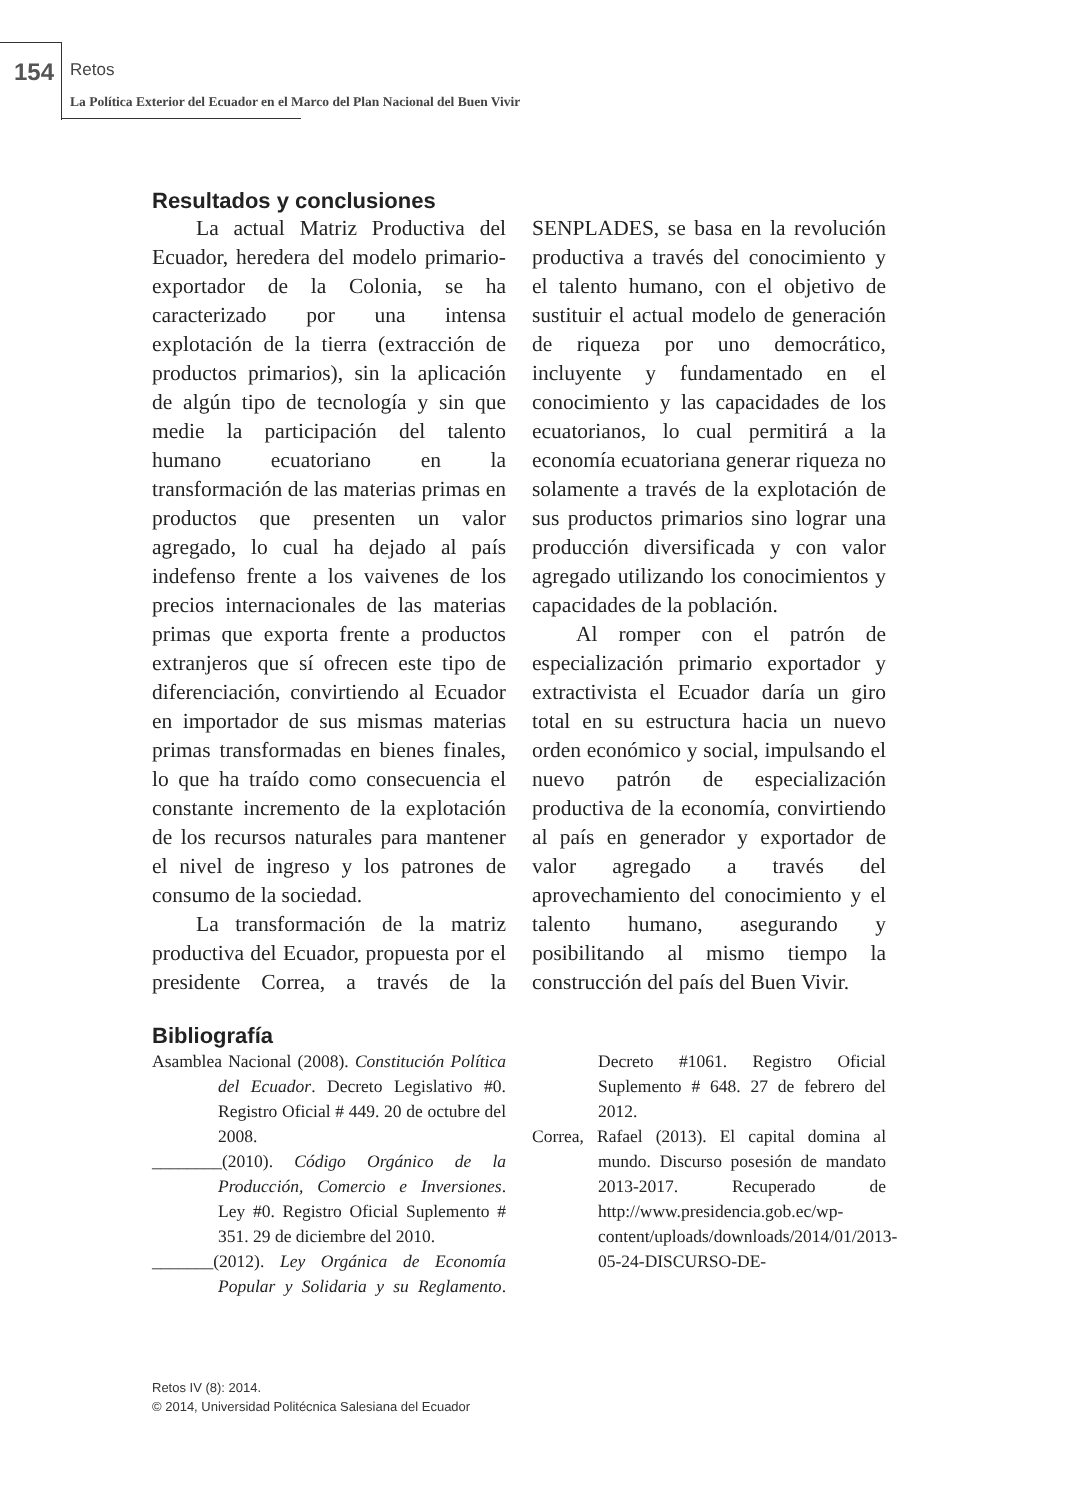154 Retos
La Política Exterior del Ecuador en el Marco del Plan Nacional del Buen Vivir
Resultados y conclusiones
La actual Matriz Productiva del Ecuador, heredera del modelo primario-exportador de la Colonia, se ha caracterizado por una intensa explotación de la tierra (extracción de productos primarios), sin la aplicación de algún tipo de tecnología y sin que medie la participación del talento humano ecuatoriano en la transformación de las materias primas en productos que presenten un valor agregado, lo cual ha dejado al país indefenso frente a los vaivenes de los precios internacionales de las materias primas que exporta frente a productos extranjeros que sí ofrecen este tipo de diferenciación, convirtiendo al Ecuador en importador de sus mismas materias primas transformadas en bienes finales, lo que ha traído como consecuencia el constante incremento de la explotación de los recursos naturales para mantener el nivel de ingreso y los patrones de consumo de la sociedad.
La transformación de la matriz productiva del Ecuador, propuesta por el presidente Correa, a través de la SENPLADES, se basa en la revolución productiva a través del conocimiento y el talento humano, con el objetivo de sustituir el actual modelo de generación de riqueza por uno democrático, incluyente y fundamentado en el conocimiento y las capacidades de los ecuatorianos, lo cual permitirá a la economía ecuatoriana generar riqueza no solamente a través de la explotación de sus productos primarios sino lograr una producción diversificada y con valor agregado utilizando los conocimientos y capacidades de la población.
Al romper con el patrón de especialización primario exportador y extractivista el Ecuador daría un giro total en su estructura hacia un nuevo orden económico y social, impulsando el nuevo patrón de especialización productiva de la economía, convirtiendo al país en generador y exportador de valor agregado a través del aprovechamiento del conocimiento y el talento humano, asegurando y posibilitando al mismo tiempo la construcción del país del Buen Vivir.
Bibliografía
Asamblea Nacional (2008). Constitución Política del Ecuador. Decreto Legislativo #0. Registro Oficial # 449. 20 de octubre del 2008.
________(2010). Código Orgánico de la Producción, Comercio e Inversiones. Ley #0. Registro Oficial Suplemento # 351. 29 de diciembre del 2010.
_______(2012). Ley Orgánica de Economía Popular y Solidaria y su Reglamento. Decreto #1061. Registro Oficial Suplemento # 648. 27 de febrero del 2012.
Correa, Rafael (2013). El capital domina al mundo. Discurso posesión de mandato 2013-2017. Recuperado de http://www.presidencia.gob.ec/wp-content/uploads/downloads/2014/01/2013-05-24-DISCURSO-DE-
Retos IV (8): 2014.
© 2014, Universidad Politécnica Salesiana del Ecuador